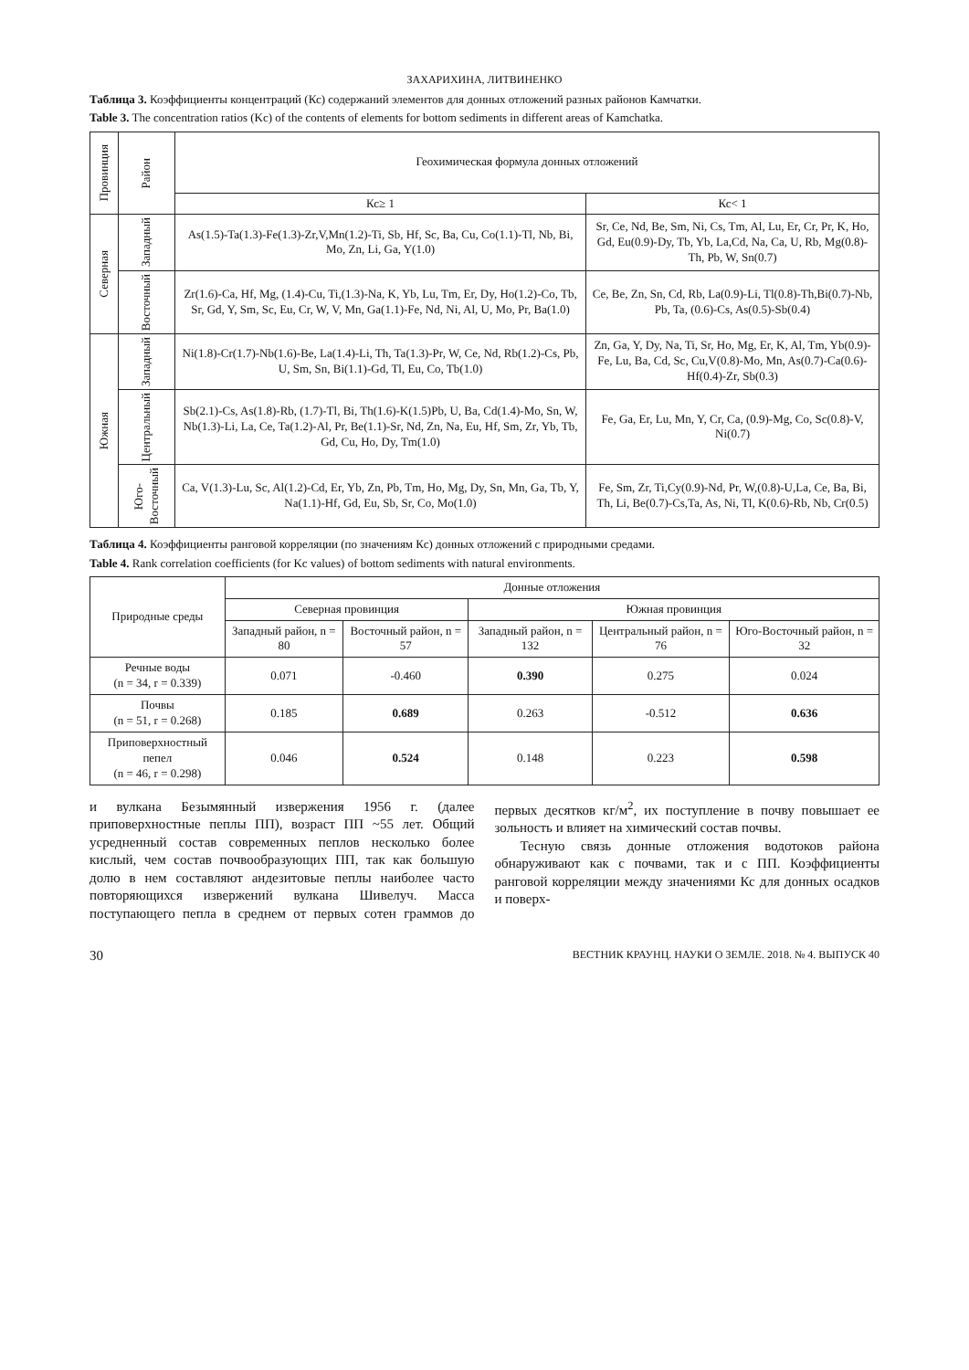ЗАХАРИХИНА, ЛИТВИНЕНКО
Таблица 3. Коэффициенты концентраций (Кс) содержаний элементов для донных отложений разных районов Камчатки.
Table 3. The concentration ratios (Kc) of the contents of elements for bottom sediments in different areas of Kamchatka.
| Провинция | Район | Геохимическая формула донных отложений | |
| --- | --- | --- | --- |
| | | Кс≥ 1 | Кс< 1 |
| Северная | Западный | As(1.5)-Ta(1.3)-Fe(1.3)-Zr,V,Mn(1.2)-Ti, Sb, Hf, Sc, Ba, Cu, Co(1.1)-Tl, Nb, Bi, Mo, Zn, Li, Ga, Y(1.0) | Sr, Ce, Nd, Be, Sm, Ni, Cs, Tm, Al, Lu, Er, Cr, Pr, K, Ho, Gd, Eu(0.9)-Dy, Tb, Yb, La,Cd, Na, Ca, U, Rb, Mg(0.8)-Th, Pb, W, Sn(0.7) |
| | Восточный | Zr(1.6)-Ca, Hf, Mg, (1.4)-Cu, Ti,(1.3)-Na, K, Yb, Lu, Tm, Er, Dy, Ho(1.2)-Co, Tb, Sr, Gd, Y, Sm, Sc, Eu, Cr, W, V, Mn, Ga(1.1)-Fe, Nd, Ni, Al, U, Mo, Pr, Ba(1.0) | Ce, Be, Zn, Sn, Cd, Rb, La(0.9)-Li, Tl(0.8)-Th,Bi(0.7)-Nb, Pb, Ta, (0.6)-Cs, As(0.5)-Sb(0.4) |
| Южная | Западный | Ni(1.8)-Cr(1.7)-Nb(1.6)-Be, La(1.4)-Li, Th, Ta(1.3)-Pr, W, Ce, Nd, Rb(1.2)-Cs, Pb, U, Sm, Sn, Bi(1.1)-Gd, Tl, Eu, Co, Tb(1.0) | Zn, Ga, Y, Dy, Na, Ti, Sr, Ho, Mg, Er, K, Al, Tm, Yb(0.9)-Fe, Lu, Ba, Cd, Sc, Cu,V(0.8)-Mo, Mn, As(0.7)-Ca(0.6)-Hf(0.4)-Zr, Sb(0.3) |
| | Центральный | Sb(2.1)-Cs, As(1.8)-Rb, (1.7)-Tl, Bi, Th(1.6)-K(1.5)Pb, U, Ba, Cd(1.4)-Mo, Sn, W, Nb(1.3)-Li, La, Ce, Ta(1.2)-Al, Pr, Be(1.1)-Sr, Nd, Zn, Na, Eu, Hf, Sm, Zr, Yb, Tb, Gd, Cu, Ho, Dy, Tm(1.0) | Fe, Ga, Er, Lu, Mn, Y, Cr, Ca, (0.9)-Mg, Co, Sc(0.8)-V, Ni(0.7) |
| | Юго- Восточный | Ca, V(1.3)-Lu, Sc, Al(1.2)-Cd, Er, Yb, Zn, Pb, Tm, Ho, Mg, Dy, Sn, Mn, Ga, Tb, Y, Na(1.1)-Hf, Gd, Eu, Sb, Sr, Co, Mo(1.0) | Fe, Sm, Zr, Ti,Cy(0.9)-Nd, Pr, W,(0.8)-U,La, Ce, Ba, Bi, Th, Li, Be(0.7)-Cs,Ta, As, Ni, Tl, K(0.6)-Rb, Nb, Cr(0.5) |
Таблица 4. Коэффициенты ранговой корреляции (по значениям Кс) донных отложений с природными средами.
Table 4. Rank correlation coefficients (for Kc values) of bottom sediments with natural environments.
| Природные среды | Донные отложения | | | | |
| --- | --- | --- | --- | --- | --- |
| | Северная провинция | | Южная провинция | | |
| | Западный район, n = 80 | Восточный район, n = 57 | Западный район, n = 132 | Центральный район, n = 76 | Юго-Восточный район, n = 32 |
| Речные воды (n = 34, r = 0.339) | 0.071 | -0.460 | 0.390 | 0.275 | 0.024 |
| Почвы (n = 51, r = 0.268) | 0.185 | 0.689 | 0.263 | -0.512 | 0.636 |
| Приповерхностный пепел (n = 46, r = 0.298) | 0.046 | 0.524 | 0.148 | 0.223 | 0.598 |
и вулкана Безымянный извержения 1956 г. (далее приповерхностные пеплы ПП), возраст ПП ~55 лет. Общий усредненный состав современных пеплов несколько более кислый, чем состав почвообразующих ПП, так как большую долю в нем составляют андезитовые пеплы наиболее часто повторяющихся извержений вулкана Шивелуч. Масса поступающего пепла в среднем от первых сотен граммов до первых десятков кг/м<sup>2</sup>, их поступление в почву повышает ее зольность и влияет на химический состав почвы.
Тесную связь донные отложения водотоков района обнаруживают как с почвами, так и с ПП. Коэффициенты ранговой корреляции между значениями Кс для донных осадков и поверх-
30 ВЕСТНИК КРАУНЦ. НАУКИ О ЗЕМЛЕ. 2018. № 4. ВЫПУСК 40